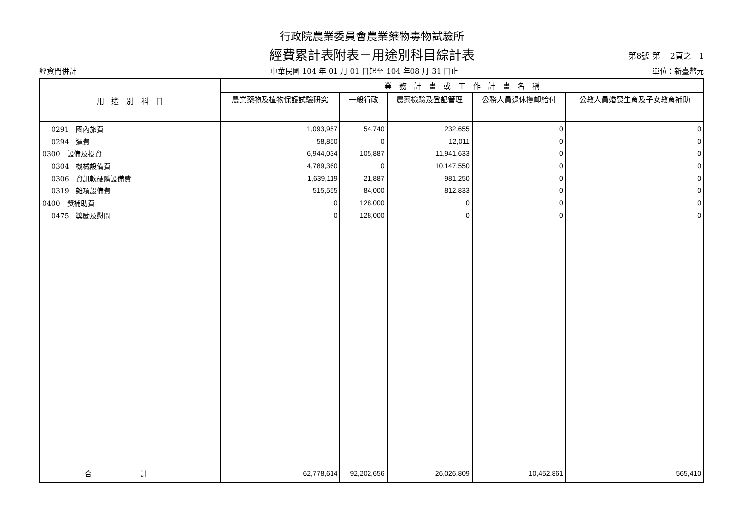行政院農業委員會農業藥物毒物試驗所
經費累計表附表－用途別科目綜計表
第8號 第　 2頁之　1
經資門併計 中華民國 104 年 01 月 01 日起至 104 年08 月 31 日止 單位：新臺幣元
| 用 途 別 科 目 | 業 務 計 畫 或 工 作 計 畫 名 稱 | | | | |
| --- | --- | --- | --- | --- | --- |
| | 農業藥物及植物保護試驗研究 | 一般行政 | 農藥檢驗及登記管理 | 公務人員退休撫卹給付 | 公教人員婚喪生育及子女教育補助 |
| 0291 國內旅費 | 1,093,957 | 54,740 | 232,655 | 0 | 0 |
| 0294 運費 | 58,850 | 0 | 12,011 | 0 | 0 |
| 0300 設備及投資 | 6,944,034 | 105,887 | 11,941,633 | 0 | 0 |
| 0304 機械設備費 | 4,789,360 | 0 | 10,147,550 | 0 | 0 |
| 0306 資訊軟硬體設備費 | 1,639,119 | 21,887 | 981,250 | 0 | 0 |
| 0319 雜項設備費 | 515,555 | 84,000 | 812,833 | 0 | 0 |
| 0400 獎補助費 | 0 | 128,000 | 0 | 0 | 0 |
| 0475 獎勵及慰問 | 0 | 128,000 | 0 | 0 | 0 |
| 合 計 | 62,778,614 | 92,202,656 | 26,026,809 | 10,452,861 | 565,410 |